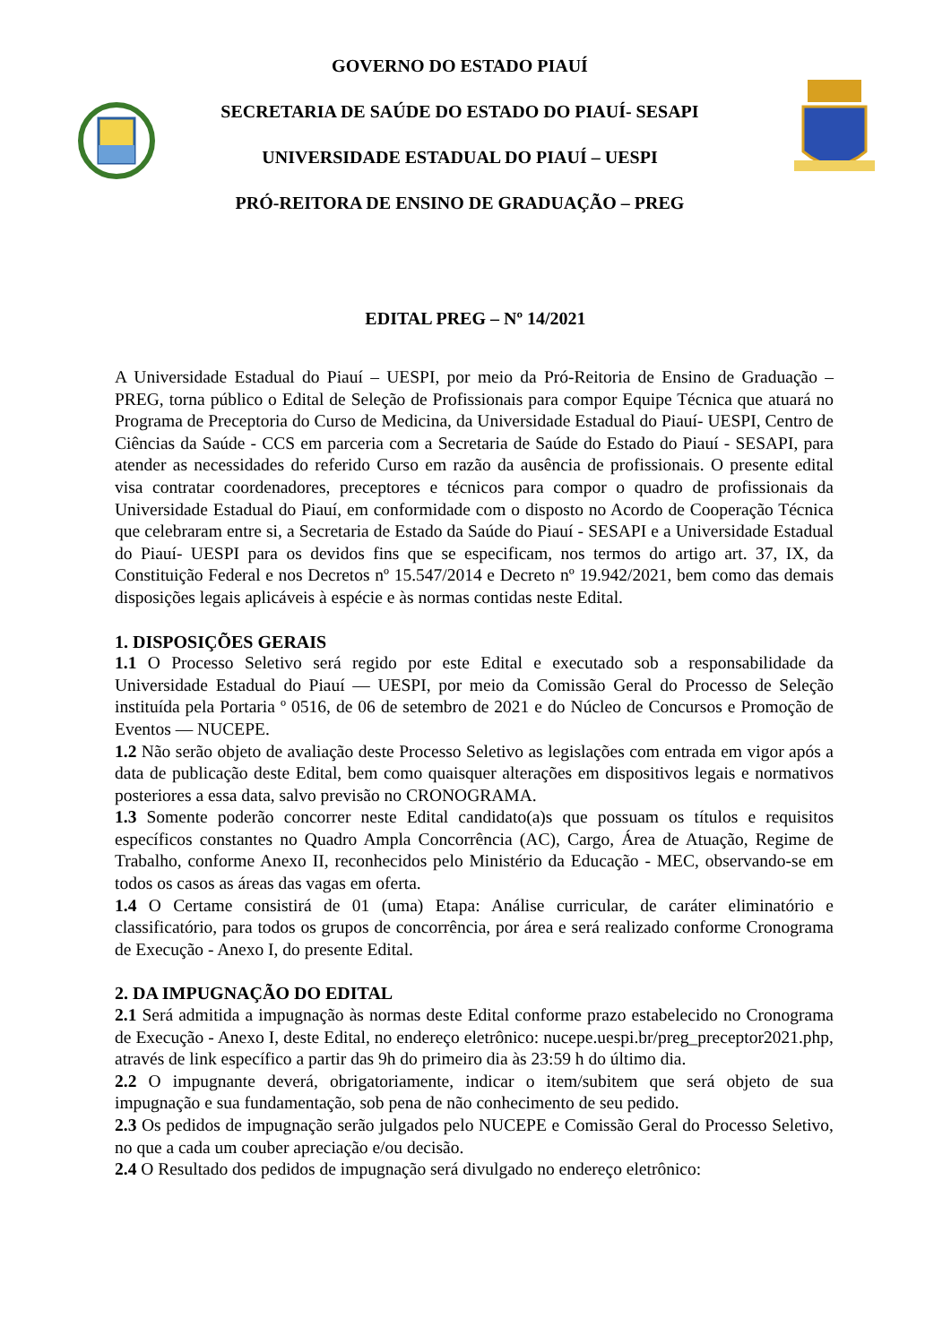GOVERNO DO ESTADO PIAUÍ
SECRETARIA DE SAÚDE DO ESTADO DO PIAUÍ- SESAPI
UNIVERSIDADE ESTADUAL DO PIAUÍ – UESPI
PRÓ-REITORA DE ENSINO DE GRADUAÇÃO – PREG
EDITAL PREG – Nº 14/2021
A Universidade Estadual do Piauí – UESPI, por meio da Pró-Reitoria de Ensino de Graduação – PREG, torna público o Edital de Seleção de Profissionais para compor Equipe Técnica que atuará no Programa de Preceptoria do Curso de Medicina, da Universidade Estadual do Piauí- UESPI, Centro de Ciências da Saúde - CCS em parceria com a Secretaria de Saúde do Estado do Piauí - SESAPI, para atender as necessidades do referido Curso em razão da ausência de profissionais. O presente edital visa contratar coordenadores, preceptores e técnicos para compor o quadro de profissionais da Universidade Estadual do Piauí, em conformidade com o disposto no Acordo de Cooperação Técnica que celebraram entre si, a Secretaria de Estado da Saúde do Piauí - SESAPI e a Universidade Estadual do Piauí- UESPI para os devidos fins que se especificam, nos termos do artigo art. 37, IX, da Constituição Federal e nos Decretos nº 15.547/2014 e Decreto nº 19.942/2021, bem como das demais disposições legais aplicáveis à espécie e às normas contidas neste Edital.
1. DISPOSIÇÕES GERAIS
1.1 O Processo Seletivo será regido por este Edital e executado sob a responsabilidade da Universidade Estadual do Piauí — UESPI, por meio da Comissão Geral do Processo de Seleção instituída pela Portaria º 0516, de 06 de setembro de 2021 e do Núcleo de Concursos e Promoção de Eventos — NUCEPE.
1.2 Não serão objeto de avaliação deste Processo Seletivo as legislações com entrada em vigor após a data de publicação deste Edital, bem como quaisquer alterações em dispositivos legais e normativos posteriores a essa data, salvo previsão no CRONOGRAMA.
1.3 Somente poderão concorrer neste Edital candidato(a)s que possuam os títulos e requisitos específicos constantes no Quadro Ampla Concorrência (AC), Cargo, Área de Atuação, Regime de Trabalho, conforme Anexo II, reconhecidos pelo Ministério da Educação - MEC, observando-se em todos os casos as áreas das vagas em oferta.
1.4 O Certame consistirá de 01 (uma) Etapa: Análise curricular, de caráter eliminatório e classificatório, para todos os grupos de concorrência, por área e será realizado conforme Cronograma de Execução - Anexo I, do presente Edital.
2. DA IMPUGNAÇÃO DO EDITAL
2.1 Será admitida a impugnação às normas deste Edital conforme prazo estabelecido no Cronograma de Execução - Anexo I, deste Edital, no endereço eletrônico: nucepe.uespi.br/preg_preceptor2021.php, através de link específico a partir das 9h do primeiro dia às 23:59 h do último dia.
2.2 O impugnante deverá, obrigatoriamente, indicar o item/subitem que será objeto de sua impugnação e sua fundamentação, sob pena de não conhecimento de seu pedido.
2.3 Os pedidos de impugnação serão julgados pelo NUCEPE e Comissão Geral do Processo Seletivo, no que a cada um couber apreciação e/ou decisão.
2.4 O Resultado dos pedidos de impugnação será divulgado no endereço eletrônico: